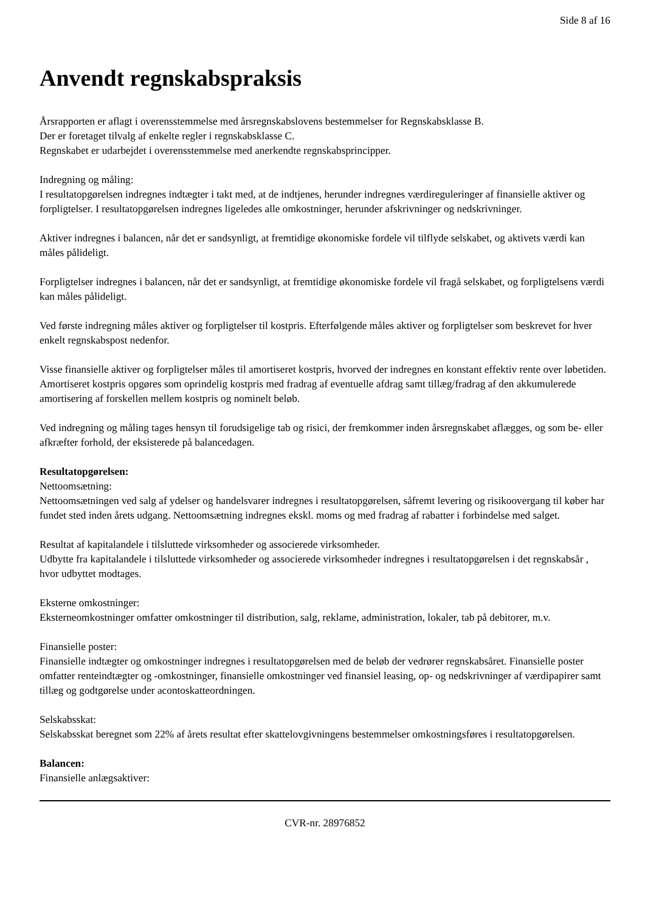Side 8 af 16
Anvendt regnskabspraksis
Årsrapporten er aflagt i overensstemmelse med årsregnskabslovens bestemmelser for Regnskabsklasse B.
Der er foretaget tilvalg af enkelte regler i regnskabsklasse C.
Regnskabet er udarbejdet i overensstemmelse med anerkendte regnskabsprincipper.
Indregning og måling:
I resultatopgørelsen indregnes indtægter i takt med, at de indtjenes, herunder indregnes værdireguleringer af finansielle aktiver og forpligtelser. I resultatopgørelsen indregnes ligeledes alle omkostninger, herunder afskrivninger og nedskrivninger.
Aktiver indregnes i balancen, når det er sandsynligt, at fremtidige økonomiske fordele vil tilflyde selskabet, og aktivets værdi kan måles pålideligt.
Forpligtelser indregnes i balancen, når det er sandsynligt, at fremtidige økonomiske fordele vil fragå selskabet, og forpligtelsens værdi kan måles pålideligt.
Ved første indregning måles aktiver og forpligtelser til kostpris. Efterfølgende måles aktiver og forpligtelser som beskrevet for hver enkelt regnskabspost nedenfor.
Visse finansielle aktiver og forpligtelser måles til amortiseret kostpris, hvorved der indregnes en konstant effektiv rente over løbetiden. Amortiseret kostpris opgøres som oprindelig kostpris med fradrag af eventuelle afdrag samt tillæg/fradrag af den akkumulerede amortisering af forskellen mellem kostpris og nominelt beløb.
Ved indregning og måling tages hensyn til forudsigelige tab og risici, der fremkommer inden årsregnskabet aflægges, og som be- eller afkræfter forhold, der eksisterede på balancedagen.
Resultatopgørelsen:
Nettoomsætning:
Nettoomsætningen ved salg af ydelser og handelsvarer indregnes i resultatopgørelsen, såfremt levering og risikoovergang til køber har fundet sted inden årets udgang. Nettoomsætning indregnes ekskl. moms og med fradrag af rabatter i forbindelse med salget.
Resultat af kapitalandele i tilsluttede virksomheder og associerede virksomheder.
Udbytte fra kapitalandele i tilsluttede virksomheder og associerede virksomheder indregnes i resultatopgørelsen i det regnskabsår , hvor udbyttet modtages.
Eksterne omkostninger:
Eksterneomkostninger omfatter omkostninger til distribution, salg, reklame, administration, lokaler, tab på debitorer, m.v.
Finansielle poster:
Finansielle indtægter og omkostninger indregnes i resultatopgørelsen med de beløb der vedrører regnskabsåret. Finansielle poster omfatter renteindtægter og -omkostninger, finansielle omkostninger ved finansiel leasing, op- og nedskrivninger af værdipapirer samt tillæg og godtgørelse under acontoskatteordningen.
Selskabsskat:
Selskabsskat beregnet som 22% af årets resultat efter skattelovgivningens bestemmelser omkostningsføres i resultatopgørelsen.
Balancen:
Finansielle anlægsaktiver:
CVR-nr. 28976852